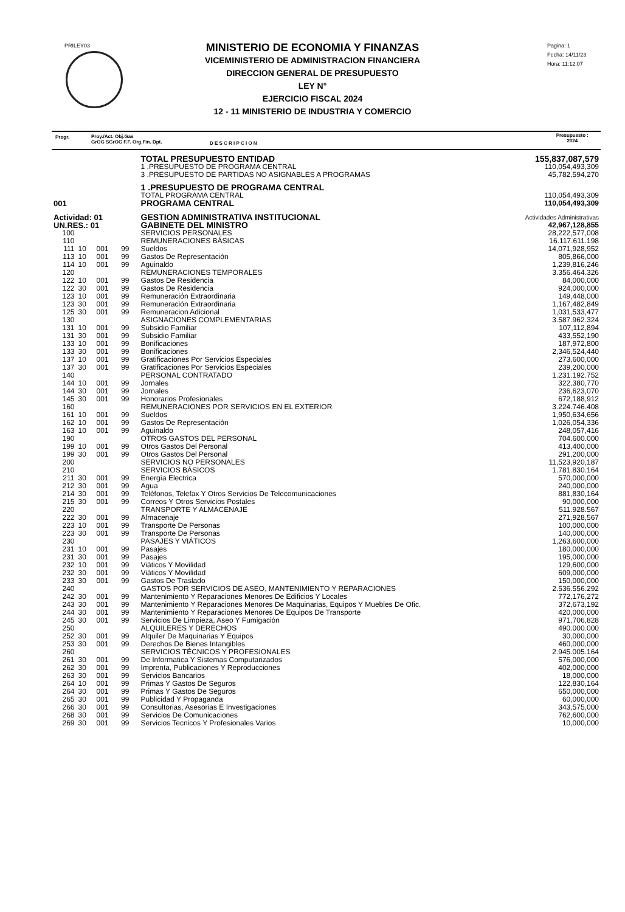PRILEY03
MINISTERIO DE ECONOMIA Y FINANZAS
VICEMINISTERIO DE ADMINISTRACION FINANCIERA
DIRECCION GENERAL DE PRESUPUESTO
LEY N°
EJERCICIO FISCAL 2024
12 - 11 MINISTERIO DE INDUSTRIA Y COMERCIO
Pagina: 1
Fecha: 14/11/23
Hora: 11:12:07
Progr. Proy./Act. Obj.Gas
GrOG SGrOG F.F. Org.Fin. Dpt. D E S C R I P C I O N
Presupuesto :
2024
| | | | | | TOTAL PRESUPUESTO ENTIDAD | 155,837,087,579 |
| | | | | | 1 .PRESUPUESTO DE PROGRAMA CENTRAL | 110,054,493,309 |
| | | | | | 3 .PRESUPUESTO DE PARTIDAS NO ASIGNABLES A PROGRAMAS | 45,782,594,270 |
| | | | | | 1 .PRESUPUESTO DE PROGRAMA CENTRAL | |
| | | | | | TOTAL PROGRAMA CENTRAL | 110,054,493,309 |
| 001 | | | | | PROGRAMA CENTRAL | 110,054,493,309 |
| Actividad: 01 | | | | | GESTION ADMINISTRATIVA INSTITUCIONAL | Actividades Administrativas |
| UN.RES.: 01 | | | | | GABINETE DEL MINISTRO | 42,967,128,855 |
| 100 | | | | | SERVICIOS PERSONALES | 28,222,577,008 |
| 110 | | | | | REMUNERACIONES BÁSICAS | 16.117.611.198 |
| 111 | 10 | 001 | 99 | | Sueldos | 14,071,928,952 |
| 113 | 10 | 001 | 99 | | Gastos De Representación | 805,866,000 |
| 114 | 10 | 001 | 99 | | Aguinaldo | 1,239,816,246 |
| 120 | | | | | REMUNERACIONES TEMPORALES | 3.356.464.326 |
| 122 | 10 | 001 | 99 | | Gastos De Residencia | 84,000,000 |
| 122 | 30 | 001 | 99 | | Gastos De Residencia | 924,000,000 |
| 123 | 10 | 001 | 99 | | Remuneración Extraordinaria | 149,448,000 |
| 123 | 30 | 001 | 99 | | Remuneración Extraordinaria | 1,167,482,849 |
| 125 | 30 | 001 | 99 | | Remuneracion Adicional | 1,031,533,477 |
| 130 | | | | | ASIGNACIONES COMPLEMENTARIAS | 3.587.962.324 |
| 131 | 10 | 001 | 99 | | Subsidio Familiar | 107,112,894 |
| 131 | 30 | 001 | 99 | | Subsidio Familiar | 433,552,190 |
| 133 | 10 | 001 | 99 | | Bonificaciones | 187,972,800 |
| 133 | 30 | 001 | 99 | | Bonificaciones | 2,346,524,440 |
| 137 | 10 | 001 | 99 | | Gratificaciones Por Servicios Especiales | 273,600,000 |
| 137 | 30 | 001 | 99 | | Gratificaciones Por Servicios Especiales | 239,200,000 |
| 140 | | | | | PERSONAL CONTRATADO | 1.231.192.752 |
| 144 | 10 | 001 | 99 | | Jornales | 322,380,770 |
| 144 | 30 | 001 | 99 | | Jornales | 236,623,070 |
| 145 | 30 | 001 | 99 | | Honorarios Profesionales | 672,188,912 |
| 160 | | | | | REMUNERACIONES POR SERVICIOS EN EL EXTERIOR | 3.224.746.408 |
| 161 | 10 | 001 | 99 | | Sueldos | 1,950,634,656 |
| 162 | 10 | 001 | 99 | | Gastos De Representación | 1,026,054,336 |
| 163 | 10 | 001 | 99 | | Aguinaldo | 248,057,416 |
| 190 | | | | | OTROS GASTOS DEL PERSONAL | 704.600.000 |
| 199 | 10 | 001 | 99 | | Otros Gastos Del Personal | 413,400,000 |
| 199 | 30 | 001 | 99 | | Otros Gastos Del Personal | 291,200,000 |
| 200 | | | | | SERVICIOS NO PERSONALES | 11,523,920,187 |
| 210 | | | | | SERVICIOS BÁSICOS | 1.781.830.164 |
| 211 | 30 | 001 | 99 | | Energía Electrica | 570,000,000 |
| 212 | 30 | 001 | 99 | | Agua | 240,000,000 |
| 214 | 30 | 001 | 99 | | Teléfonos, Telefax Y Otros Servicios De Telecomunicaciones | 881,830,164 |
| 215 | 30 | 001 | 99 | | Correos Y Otros Servicios Postales | 90,000,000 |
| 220 | | | | | TRANSPORTE Y ALMACENAJE | 511.928.567 |
| 222 | 30 | 001 | 99 | | Almacenaje | 271,928,567 |
| 223 | 10 | 001 | 99 | | Transporte De Personas | 100,000,000 |
| 223 | 30 | 001 | 99 | | Transporte De Personas | 140,000,000 |
| 230 | | | | | PASAJES Y VIÁTICOS | 1,263,600,000 |
| 231 | 10 | 001 | 99 | | Pasajes | 180,000,000 |
| 231 | 30 | 001 | 99 | | Pasajes | 195,000,000 |
| 232 | 10 | 001 | 99 | | Viáticos Y Movilidad | 129,600,000 |
| 232 | 30 | 001 | 99 | | Viáticos Y Movilidad | 609,000,000 |
| 233 | 30 | 001 | 99 | | Gastos De Traslado | 150,000,000 |
| 240 | | | | | GASTOS POR SERVICIOS DE ASEO, MANTENIMIENTO Y REPARACIONES | 2.536.556.292 |
| 242 | 30 | 001 | 99 | | Mantenimiento Y Reparaciones Menores De Edificios Y Locales | 772,176,272 |
| 243 | 30 | 001 | 99 | | Mantenimiento Y Reparaciones Menores De Maquinarias, Equipos Y Muebles De Ofic. | 372,673,192 |
| 244 | 30 | 001 | 99 | | Mantenimiento Y Reparaciones Menores De Equipos De Transporte | 420,000,000 |
| 245 | 30 | 001 | 99 | | Servicios De Limpieza, Aseo Y Fumigación | 971,706,828 |
| 250 | | | | | ALQUILERES Y DERECHOS | 490.000.000 |
| 252 | 30 | 001 | 99 | | Alquiler De Maquinarias Y Equipos | 30,000,000 |
| 253 | 30 | 001 | 99 | | Derechos De Bienes Intangibles | 460,000,000 |
| 260 | | | | | SERVICIOS TÉCNICOS Y PROFESIONALES | 2.945.005.164 |
| 261 | 30 | 001 | 99 | | De Informatica Y Sistemas Computarizados | 576,000,000 |
| 262 | 30 | 001 | 99 | | Imprenta, Publicaciones Y Reproducciones | 402,000,000 |
| 263 | 30 | 001 | 99 | | Servicios Bancarios | 18,000,000 |
| 264 | 10 | 001 | 99 | | Primas Y Gastos De Seguros | 122,830,164 |
| 264 | 30 | 001 | 99 | | Primas Y Gastos De Seguros | 650,000,000 |
| 265 | 30 | 001 | 99 | | Publicidad Y Propaganda | 60,000,000 |
| 266 | 30 | 001 | 99 | | Consultorias, Asesorias E Investigaciones | 343,575,000 |
| 268 | 30 | 001 | 99 | | Servicios De Comunicaciones | 762,600,000 |
| 269 | 30 | 001 | 99 | | Servicios Tecnicos Y Profesionales Varios | 10,000,000 |